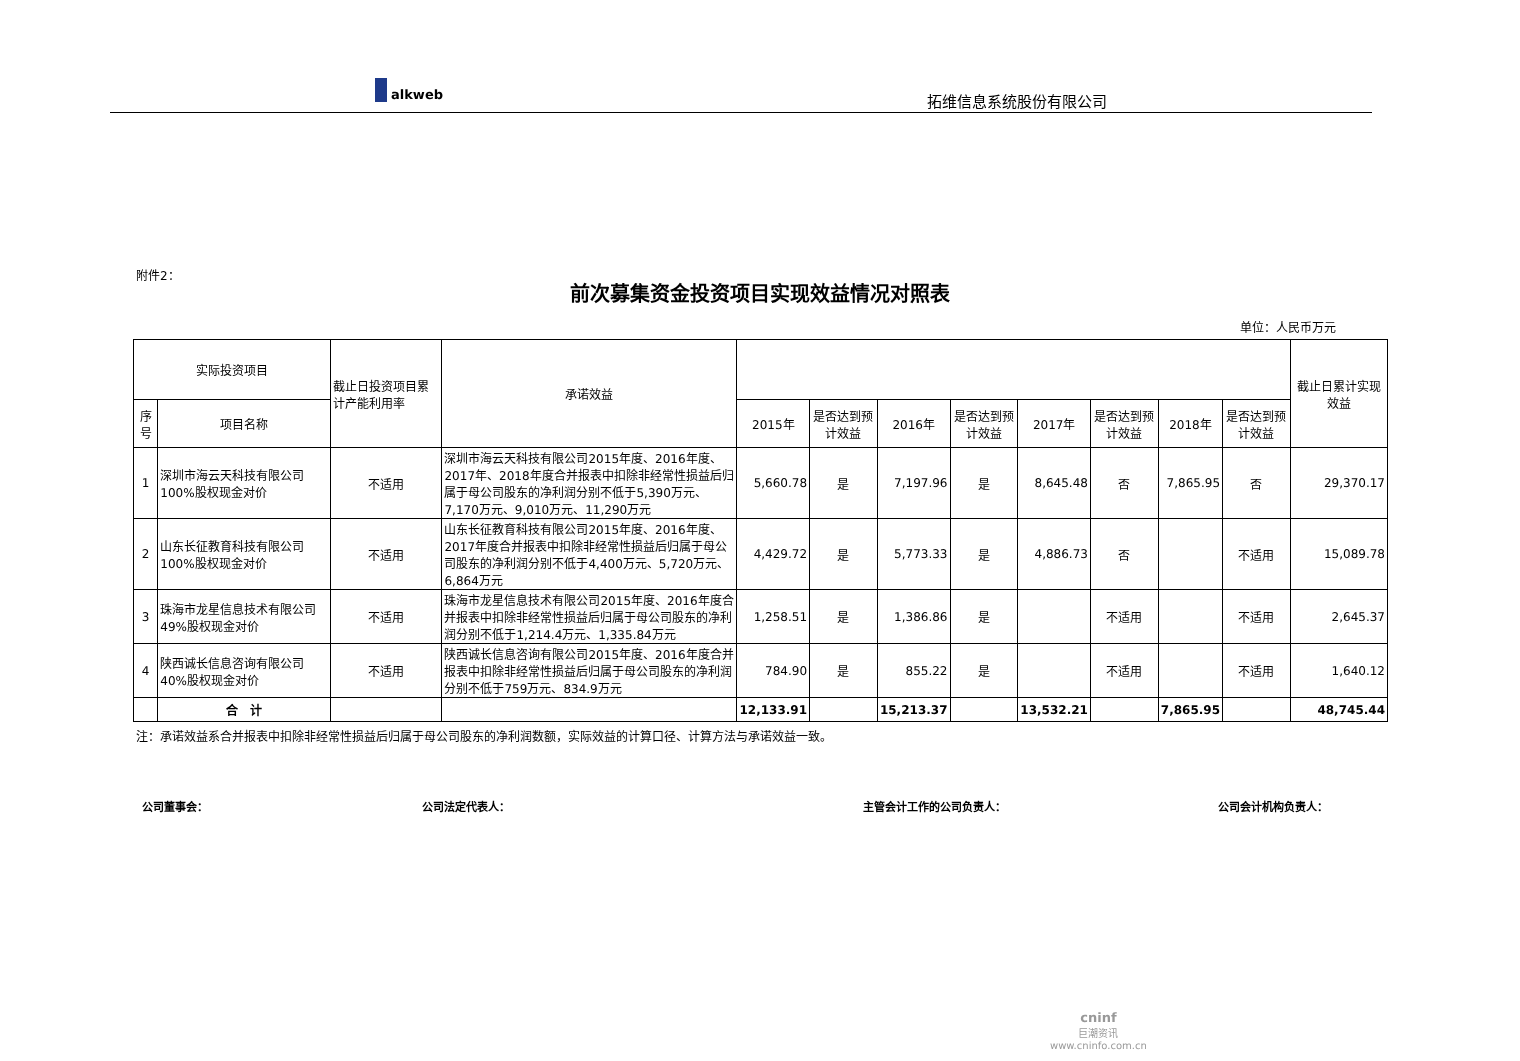alkweb
拓维信息系统股份有限公司
附件2：
前次募集资金投资项目实现效益情况对照表
单位：人民币万元
| 实际投资项目 | | 截止日投资项目累计产能利用率 | 承诺效益 | | | | | | | | | 截止日累计实现效益 |
| --- | --- | --- | --- | --- | --- | --- | --- | --- | --- | --- | --- | --- |
| 序号 | 项目名称 | | | 2015年 | 是否达到预计效益 | 2016年 | 是否达到预计效益 | 2017年 | 是否达到预计效益 | 2018年 | 是否达到预计效益 | |
| 1 | 深圳市海云天科技有限公司 100%股权现金对价 | 不适用 | 深圳市海云天科技有限公司2015年度、2016年度、2017年、2018年度合并报表中扣除非经常性损益后归属于母公司股东的净利润分别不低于5,390万元、7,170万元、9,010万元、11,290万元 | 5,660.78 | 是 | 7,197.96 | 是 | 8,645.48 | 否 | 7,865.95 | 否 | 29,370.17 |
| 2 | 山东长征教育科技有限公司 100%股权现金对价 | 不适用 | 山东长征教育科技有限公司2015年度、2016年度、2017年度合并报表中扣除非经常性损益后归属于母公司股东的净利润分别不低于4,400万元、5,720万元、6,864万元 | 4,429.72 | 是 | 5,773.33 | 是 | 4,886.73 | 否 | | 不适用 | 15,089.78 |
| 3 | 珠海市龙星信息技术有限公司49%股权现金对价 | 不适用 | 珠海市龙星信息技术有限公司2015年度、2016年度合并报表中扣除非经常性损益后归属于母公司股东的净利润分别不低于1,214.4万元、1,335.84万元 | 1,258.51 | 是 | 1,386.86 | 是 | | 不适用 | | 不适用 | 2,645.37 |
| 4 | 陕西诚长信息咨询有限公司40%股权现金对价 | 不适用 | 陕西诚长信息咨询有限公司2015年度、2016年度合并报表中扣除非经常性损益后归属于母公司股东的净利润分别不低于759万元、834.9万元 | 784.90 | 是 | 855.22 | 是 | | 不适用 | | 不适用 | 1,640.12 |
| | 合 计 | | | 12,133.91 | | 15,213.37 | | 13,532.21 | | 7,865.95 | | 48,745.44 |
注：承诺效益系合并报表中扣除非经常性损益后归属于母公司股东的净利润数额，实际效益的计算口径、计算方法与承诺效益一致。
公司董事会： 公司法定代表人： 主管会计工作的公司负责人： 公司会计机构负责人：
cninf
巨潮资讯
www.cninfo.com.cn